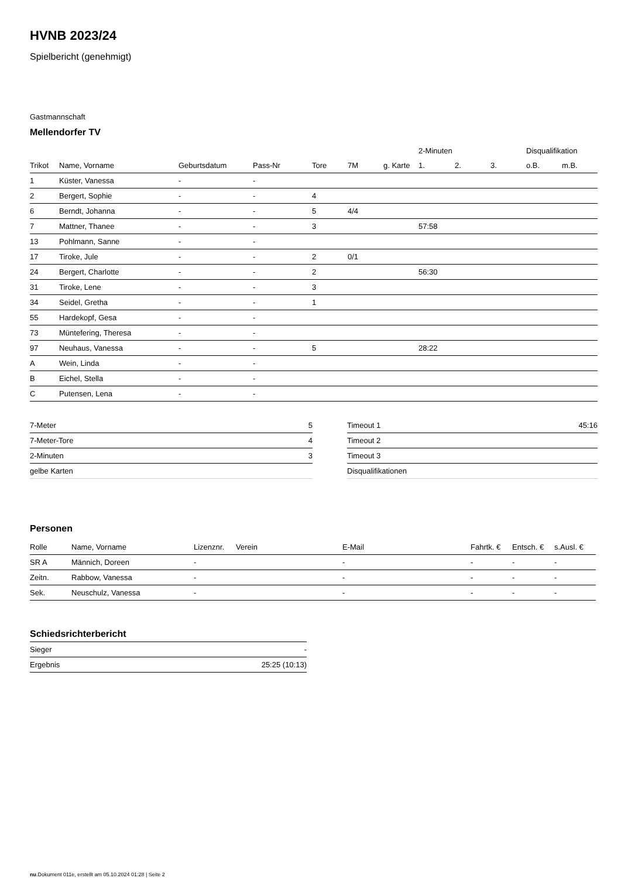HVNB 2023/24
Spielbericht (genehmigt)
Gastmannschaft
Mellendorfer TV
| | | | | | | | 2-Minuten | | | Disqualifikation | |
| --- | --- | --- | --- | --- | --- | --- | --- | --- | --- | --- | --- |
| Trikot | Name, Vorname | Geburtsdatum | Pass-Nr | Tore | 7M | g. Karte | 1. | 2. | 3. | o.B. | m.B. |
| 1 | Küster, Vanessa | - | - | | | | | | | | |
| 2 | Bergert, Sophie | - | - | 4 | | | | | | | |
| 6 | Berndt, Johanna | - | - | 5 | 4/4 | | | | | | |
| 7 | Mattner, Thanee | - | - | 3 | | | 57:58 | | | | |
| 13 | Pohlmann, Sanne | - | - | | | | | | | | |
| 17 | Tiroke, Jule | - | - | 2 | 0/1 | | | | | | |
| 24 | Bergert, Charlotte | - | - | 2 | | | 56:30 | | | | |
| 31 | Tiroke, Lene | - | - | 3 | | | | | | | |
| 34 | Seidel, Gretha | - | - | 1 | | | | | | | |
| 55 | Hardekopf, Gesa | - | - | | | | | | | | |
| 73 | Müntefering, Theresa | - | - | | | | | | | | |
| 97 | Neuhaus, Vanessa | - | - | 5 | | | 28:22 | | | | |
| A | Wein, Linda | - | - | | | | | | | | |
| B | Eichel, Stella | - | - | | | | | | | | |
| C | Putensen, Lena | - | - | | | | | | | | |
| 7-Meter | 5 |
| 7-Meter-Tore | 4 |
| 2-Minuten | 3 |
| gelbe Karten | |
| Timeout 1 | 45:16 |
| Timeout 2 | |
| Timeout 3 | |
| Disqualifikationen | |
Personen
| Rolle | Name, Vorname | Lizenznr. | Verein | E-Mail | Fahrtk. € | Entsch. € | s.Ausl. € |
| --- | --- | --- | --- | --- | --- | --- | --- |
| SR A | Männich, Doreen | - | | - | - | - | - |
| Zeitn. | Rabbow, Vanessa | - | | - | - | - | - |
| Sek. | Neuschulz, Vanessa | - | | - | - | - | - |
Schiedsrichterbericht
| Sieger | - |
| Ergebnis | 25:25 (10:13) |
nu.Dokument 011e, erstellt am 05.10.2024 01:28 | Seite 2